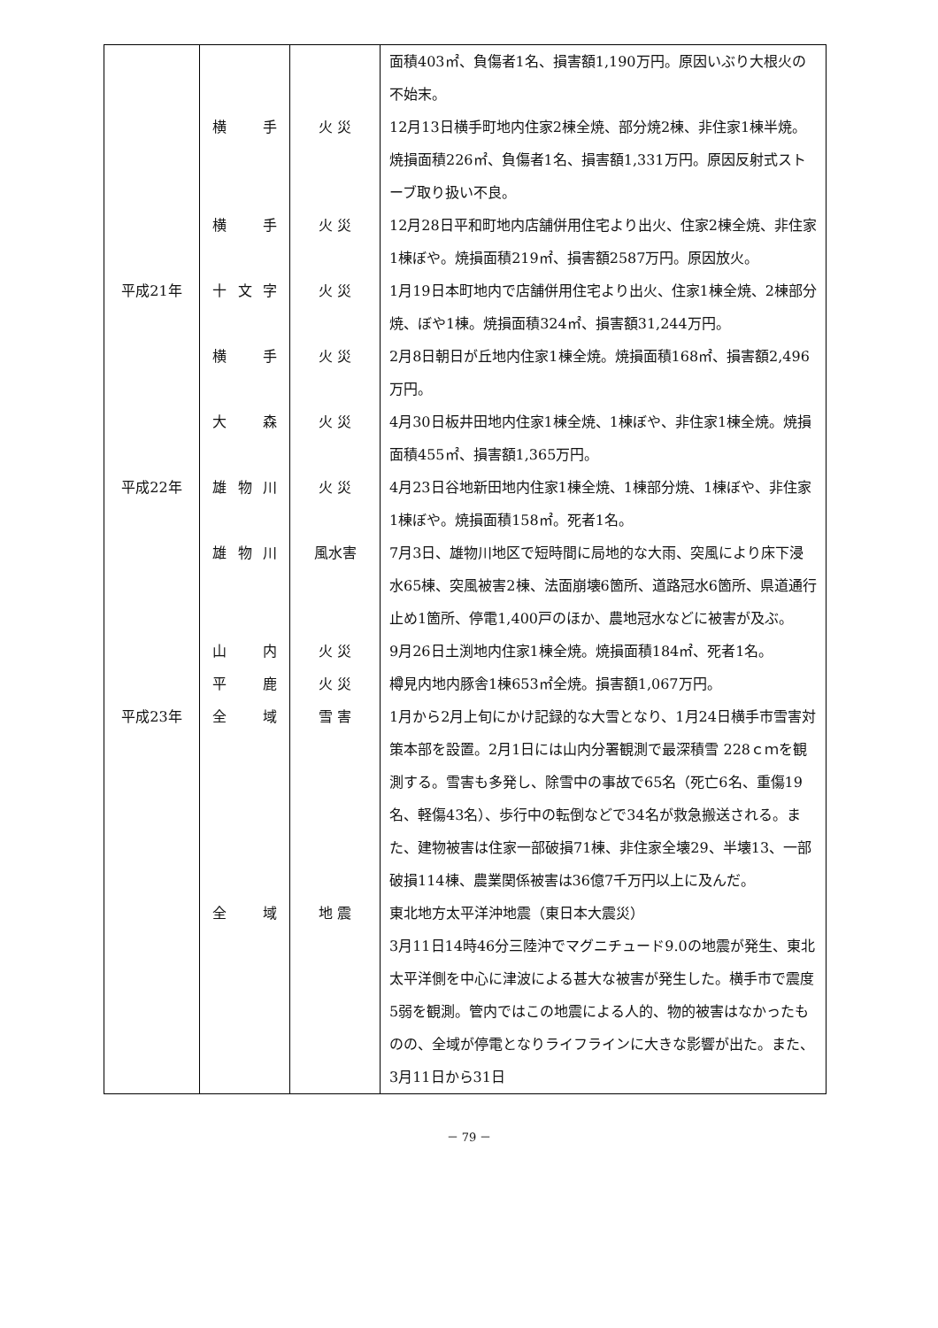| | | | 面積403㎡、負傷者1名、損害額1,190万円。原因いぶり大根火の不始末。 |
| | 横 手 | 火 災 | 12月13日横手町地内住家2棟全焼、部分焼2棟、非住家1棟半焼。焼損面積226㎡、負傷者1名、損害額1,331万円。原因反射式ストーブ取り扱い不良。 |
| | 横 手 | 火 災 | 12月28日平和町地内店舗併用住宅より出火、住家2棟全焼、非住家1棟ぼや。焼損面積219㎡、損害額2587万円。原因放火。 |
| 平成21年 | 十 文 字 | 火 災 | 1月19日本町地内で店舗併用住宅より出火、住家1棟全焼、2棟部分焼、ぼや1棟。焼損面積324㎡、損害額31,244万円。 |
| | 横 手 | 火 災 | 2月8日朝日が丘地内住家1棟全焼。焼損面積168㎡、損害額2,496万円。 |
| | 大 森 | 火 災 | 4月30日板井田地内住家1棟全焼、1棟ぼや、非住家1棟全焼。焼損面積455㎡、損害額1,365万円。 |
| 平成22年 | 雄 物 川 | 火 災 | 4月23日谷地新田地内住家1棟全焼、1棟部分焼、1棟ぼや、非住家1棟ぼや。焼損面積158㎡。死者1名。 |
| | 雄 物 川 | 風水害 | 7月3日、雄物川地区で短時間に局地的な大雨、突風により床下浸水65棟、突風被害2棟、法面崩壊6箇所、道路冠水6箇所、県道通行止め1箇所、停電1,400戸のほか、農地冠水などに被害が及ぶ。 |
| | 山 内 | 火 災 | 9月26日土渕地内住家1棟全焼。焼損面積184㎡、死者1名。 |
| | 平 鹿 | 火 災 | 樽見内地内豚舎1棟653㎡全焼。損害額1,067万円。 |
| 平成23年 | 全 域 | 雪 害 | 1月から2月上旬にかけ記録的な大雪となり、1月24日横手市雪害対策本部を設置。2月1日には山内分署観測で最深積雪 228ｃｍを観測する。雪害も多発し、除雪中の事故で65名（死亡6名、重傷19名、軽傷43名）、歩行中の転倒などで34名が救急搬送される。また、建物被害は住家一部破損71棟、非住家全壊29、半壊13、一部破損114棟、農業関係被害は36億7千万円以上に及んだ。 |
| | 全 域 | 地 震 | 東北地方太平洋沖地震（東日本大震災） 3月11日14時46分三陸沖でマグニチュード9.0の地震が発生、東北太平洋側を中心に津波による甚大な被害が発生した。横手市で震度5弱を観測。管内ではこの地震による人的、物的被害はなかったものの、全域が停電となりライフラインに大きな影響が出た。また、3月11日から31日 |
－ 79 －